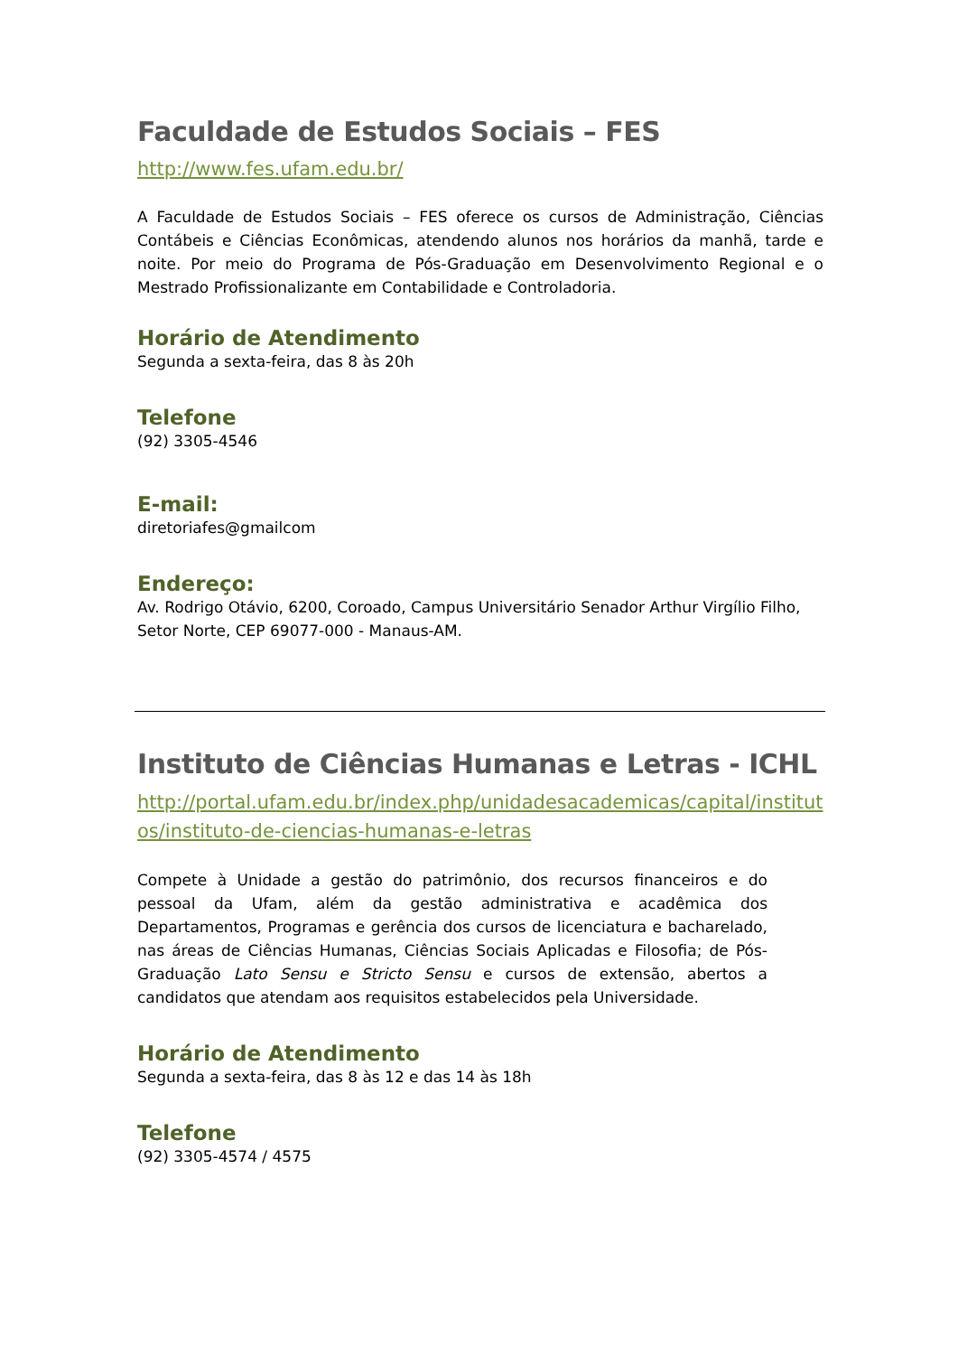Faculdade de Estudos Sociais – FES
http://www.fes.ufam.edu.br/
A Faculdade de Estudos Sociais – FES oferece os cursos de Administração, Ciências Contábeis e Ciências Econômicas, atendendo alunos nos horários da manhã, tarde e noite. Por meio do Programa de Pós-Graduação em Desenvolvimento Regional e o Mestrado Profissionalizante em Contabilidade e Controladoria.
Horário de Atendimento
Segunda a sexta-feira, das 8 às 20h
Telefone
(92) 3305-4546
E-mail:
diretoriafes@gmailcom
Endereço:
Av. Rodrigo Otávio, 6200, Coroado, Campus Universitário Senador Arthur Virgílio Filho, Setor Norte, CEP 69077-000 - Manaus-AM.
Instituto de Ciências Humanas e Letras - ICHL
http://portal.ufam.edu.br/index.php/unidadesacademicas/capital/institutos/instituto-de-ciencias-humanas-e-letras
Compete à Unidade a gestão do patrimônio, dos recursos financeiros e do pessoal da Ufam, além da gestão administrativa e acadêmica dos Departamentos, Programas e gerência dos cursos de licenciatura e bacharelado, nas áreas de Ciências Humanas, Ciências Sociais Aplicadas e Filosofia; de Pós-Graduação Lato Sensu e Stricto Sensu e cursos de extensão, abertos a candidatos que atendam aos requisitos estabelecidos pela Universidade.
Horário de Atendimento
Segunda a sexta-feira, das 8 às 12 e das 14 às 18h
Telefone
(92) 3305-4574 / 4575